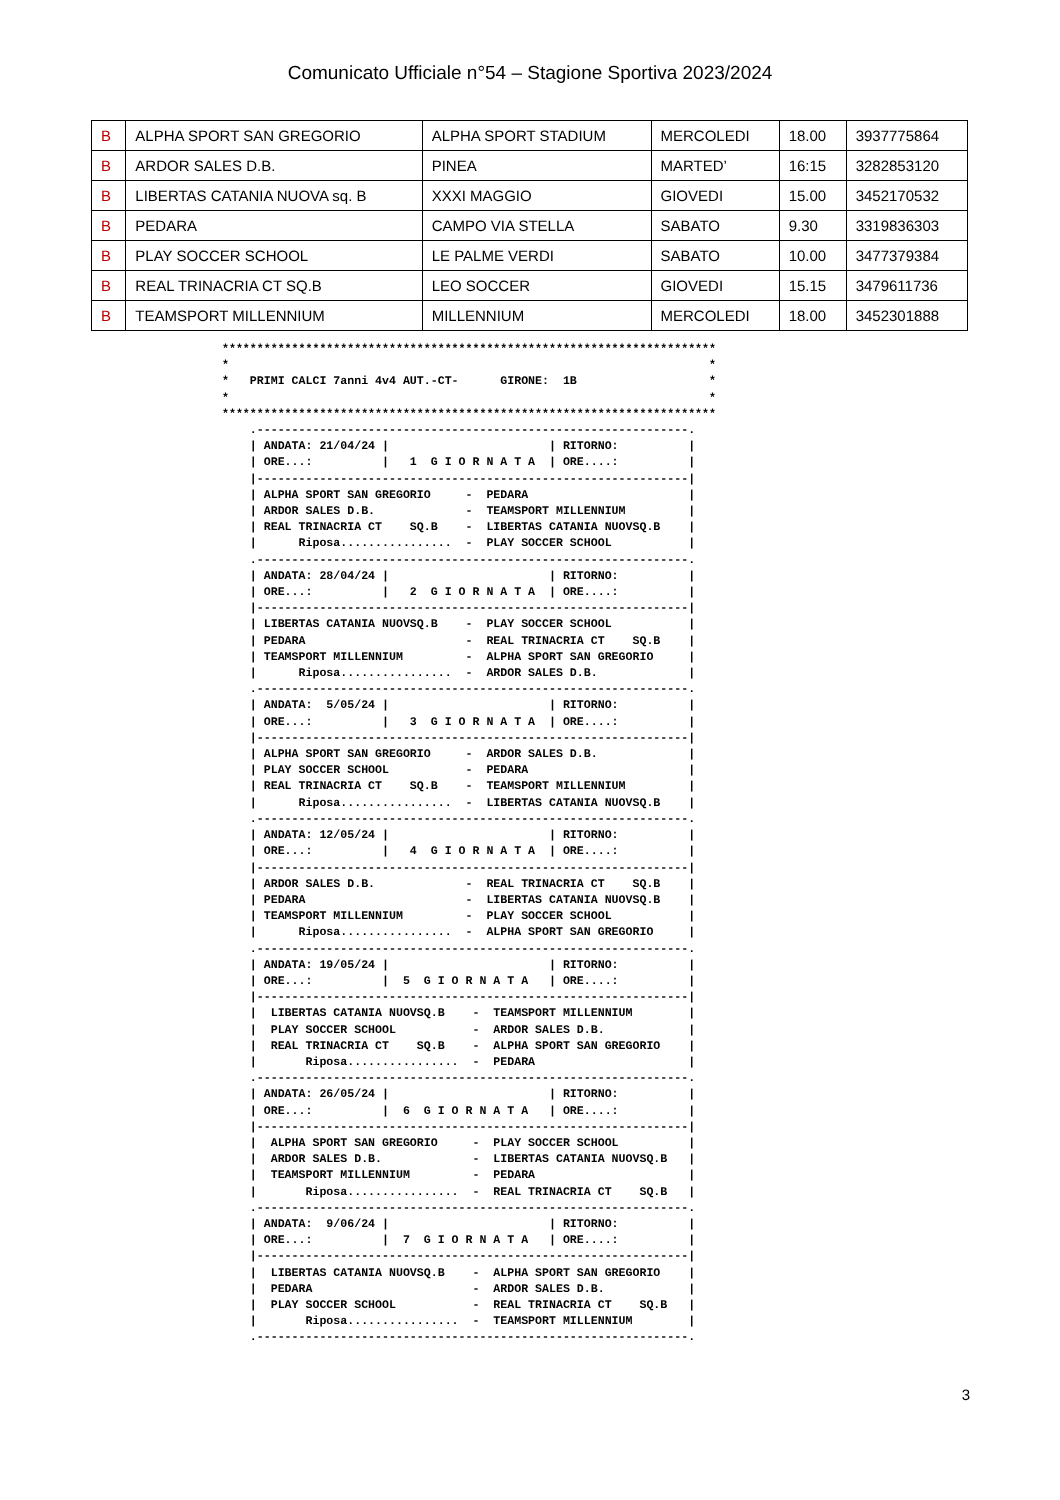Comunicato Ufficiale n°54 – Stagione Sportiva 2023/2024
| B | ALPHA SPORT SAN GREGORIO | ALPHA SPORT STADIUM | MERCOLEDI | 18.00 | 3937775864 |
| B | ARDOR SALES D.B. | PINEA | MARTED’ | 16:15 | 3282853120 |
| B | LIBERTAS CATANIA NUOVA sq. B | XXXI MAGGIO | GIOVEDI | 15.00 | 3452170532 |
| B | PEDARA | CAMPO VIA STELLA | SABATO | 9.30 | 3319836303 |
| B | PLAY SOCCER SCHOOL | LE PALME VERDI | SABATO | 10.00 | 3477379384 |
| B | REAL TRINACRIA CT SQ.B | LEO SOCCER | GIOVEDI | 15.15 | 3479611736 |
| B | TEAMSPORT MILLENNIUM | MILLENNIUM | MERCOLEDI | 18.00 | 3452301888 |
***********************************************************************
*                                                                     *
*   PRIMI CALCI 7anni 4v4 AUT.-CT-      GIRONE:  1B                   *
*                                                                     *
***********************************************************************
    .--------------------------------------------------------------.
    | ANDATA: 21/04/24 |                       | RITORNO:          |
    | ORE...:          |   1  G I O R N A T A  | ORE....:          |
    |--------------------------------------------------------------|
    | ALPHA SPORT SAN GREGORIO     -  PEDARA                       |
    | ARDOR SALES D.B.             -  TEAMSPORT MILLENNIUM         |
    | REAL TRINACRIA CT    SQ.B    -  LIBERTAS CATANIA NUOVSQ.B    |
    |      Riposa................  -  PLAY SOCCER SCHOOL           |
    .--------------------------------------------------------------.
    | ANDATA: 28/04/24 |                       | RITORNO:          |
    | ORE...:          |   2  G I O R N A T A  | ORE....:          |
    |--------------------------------------------------------------|
    | LIBERTAS CATANIA NUOVSQ.B    -  PLAY SOCCER SCHOOL           |
    | PEDARA                       -  REAL TRINACRIA CT    SQ.B    |
    | TEAMSPORT MILLENNIUM         -  ALPHA SPORT SAN GREGORIO     |
    |      Riposa................  -  ARDOR SALES D.B.             |
    .--------------------------------------------------------------.
    | ANDATA:  5/05/24 |                       | RITORNO:          |
    | ORE...:          |   3  G I O R N A T A  | ORE....:          |
    |--------------------------------------------------------------|
    | ALPHA SPORT SAN GREGORIO     -  ARDOR SALES D.B.             |
    | PLAY SOCCER SCHOOL           -  PEDARA                       |
    | REAL TRINACRIA CT    SQ.B    -  TEAMSPORT MILLENNIUM         |
    |      Riposa................  -  LIBERTAS CATANIA NUOVSQ.B    |
    .--------------------------------------------------------------.
    | ANDATA: 12/05/24 |                       | RITORNO:          |
    | ORE...:          |   4  G I O R N A T A  | ORE....:          |
    |--------------------------------------------------------------|
    | ARDOR SALES D.B.             -  REAL TRINACRIA CT    SQ.B    |
    | PEDARA                       -  LIBERTAS CATANIA NUOVSQ.B    |
    | TEAMSPORT MILLENNIUM         -  PLAY SOCCER SCHOOL           |
    |      Riposa................  -  ALPHA SPORT SAN GREGORIO     |
    .--------------------------------------------------------------.
    | ANDATA: 19/05/24 |                       | RITORNO:          |
    | ORE...:          |  5  G I O R N A T A   | ORE....:          |
    |--------------------------------------------------------------|
    |  LIBERTAS CATANIA NUOVSQ.B    -  TEAMSPORT MILLENNIUM        |
    |  PLAY SOCCER SCHOOL           -  ARDOR SALES D.B.            |
    |  REAL TRINACRIA CT    SQ.B    -  ALPHA SPORT SAN GREGORIO    |
    |       Riposa................  -  PEDARA                      |
    .--------------------------------------------------------------.
    | ANDATA: 26/05/24 |                       | RITORNO:          |
    | ORE...:          |  6  G I O R N A T A   | ORE....:          |
    |--------------------------------------------------------------|
    |  ALPHA SPORT SAN GREGORIO     -  PLAY SOCCER SCHOOL          |
    |  ARDOR SALES D.B.             -  LIBERTAS CATANIA NUOVSQ.B   |
    |  TEAMSPORT MILLENNIUM         -  PEDARA                      |
    |       Riposa................  -  REAL TRINACRIA CT    SQ.B   |
    .--------------------------------------------------------------.
    | ANDATA:  9/06/24 |                       | RITORNO:          |
    | ORE...:          |  7  G I O R N A T A   | ORE....:          |
    |--------------------------------------------------------------|
    |  LIBERTAS CATANIA NUOVSQ.B    -  ALPHA SPORT SAN GREGORIO    |
    |  PEDARA                       -  ARDOR SALES D.B.            |
    |  PLAY SOCCER SCHOOL           -  REAL TRINACRIA CT    SQ.B   |
    |       Riposa................  -  TEAMSPORT MILLENNIUM        |
    .--------------------------------------------------------------.
3